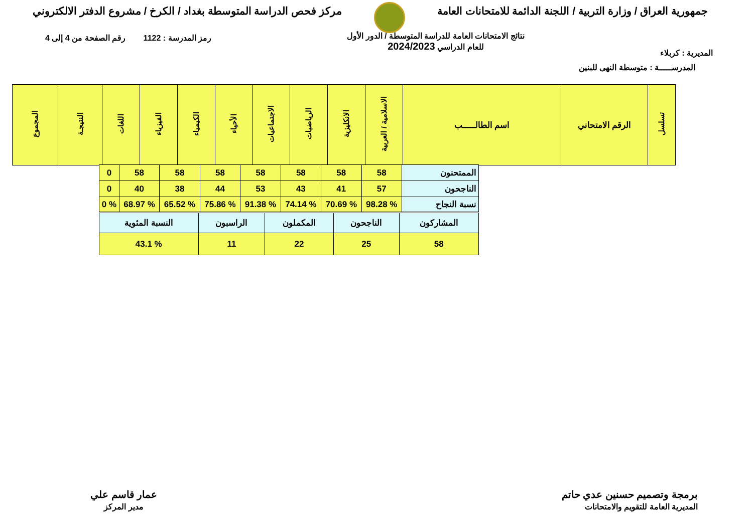جمهورية العراق / وزارة التربية / اللجنة الدائمة للامتحانات العامة
مركز فحص الدراسة المتوسطة بغداد / الكرخ / مشروع الدفتر الالكتروني
المديرية : كربلاء
نتائج الامتحانات العامة للدراسة المتوسطة / الدور الأول
للعام الدراسي 2024/2023
رمز المدرسة : 1122 رقم الصفحة من 4 إلى 4
المدرســـــة : متوسطة النهى للبنين
| تسلسل | الرقم الامتحاني | اسم الطالـــــب | الاسلامية / العربية | الانكليزية | الرياضيات | الاجتماعيات | الأحياء | الكيمياء | الفيزياء | اللغات | النتيجـة | المجموع |
| --- | --- | --- | --- | --- | --- | --- | --- | --- | --- | --- | --- | --- |
| الممتحنون | 58 | 58 | 58 | 58 | 58 | 58 | 58 | 0 |
| الناجحون | 57 | 41 | 43 | 53 | 44 | 38 | 40 | 0 |
| نسبة النجاح | % 98.28 | % 70.69 | % 74.14 | % 91.38 | % 75.86 | % 65.52 | % 68.97 | % 0 |
| المشاركون | الناجحون | المكملون | الراسبون | النسبة المئوية |
| 58 | 25 | 22 | 11 | % 43.1 |
برمجة وتصميم حسنين عدي حاتم
المديرية العامة للتقويم والامتحانات
عمار قاسم علي
مدير المركز